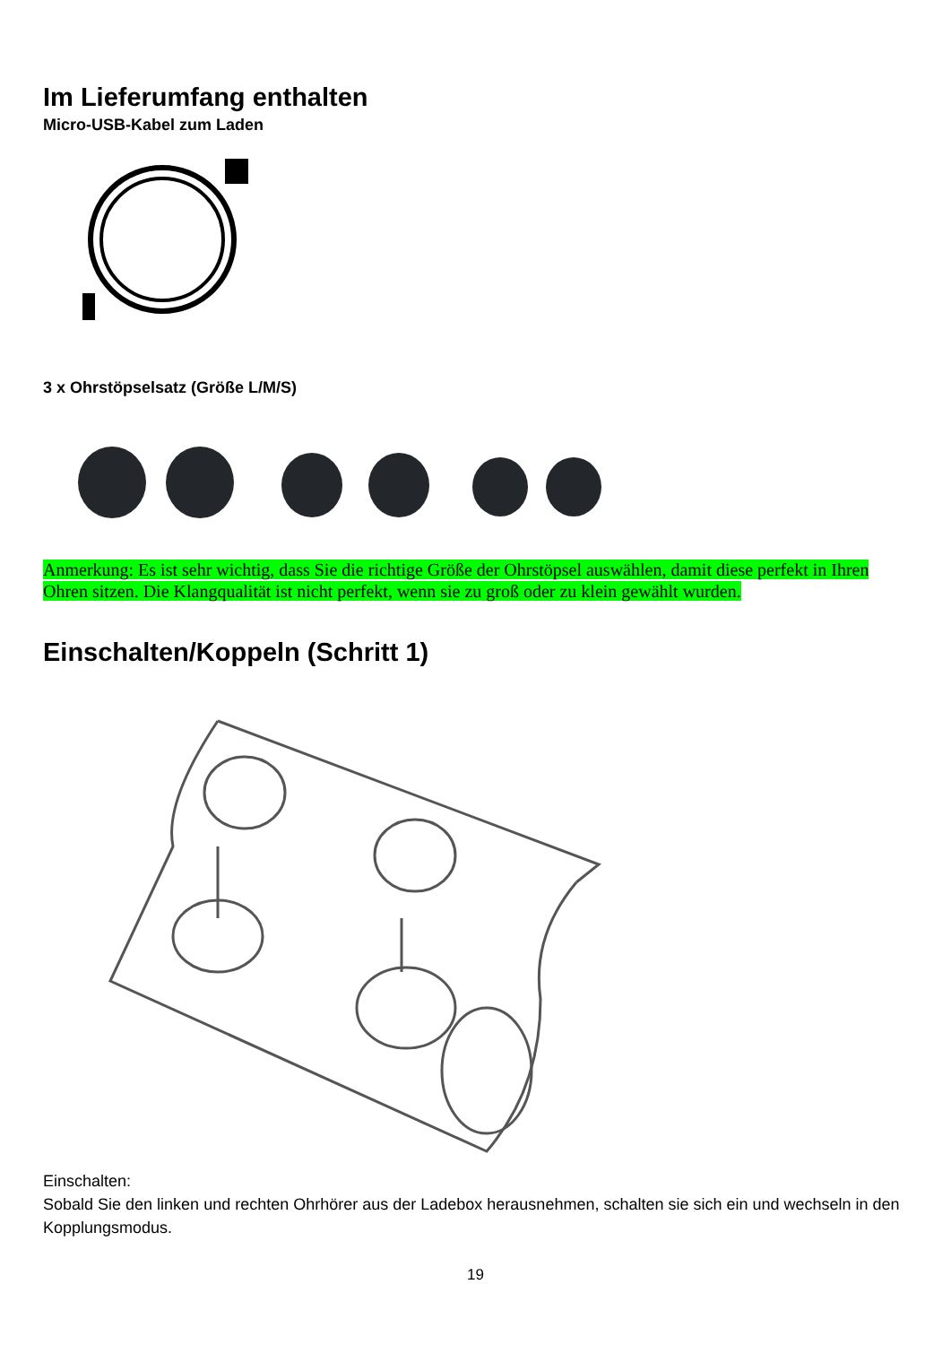Im Lieferumfang enthalten
Micro-USB-Kabel zum Laden
3 x Ohrstöpselsatz (Größe L/M/S)
Anmerkung: Es ist sehr wichtig, dass Sie die richtige Größe der Ohrstöpsel auswählen, damit diese perfekt in Ihren Ohren sitzen. Die Klangqualität ist nicht perfekt, wenn sie zu groß oder zu klein gewählt wurden.
Einschalten/Koppeln (Schritt 1)
Einschalten:
Sobald Sie den linken und rechten Ohrhörer aus der Ladebox herausnehmen, schalten sie sich ein und wechseln in den Kopplungsmodus.
19